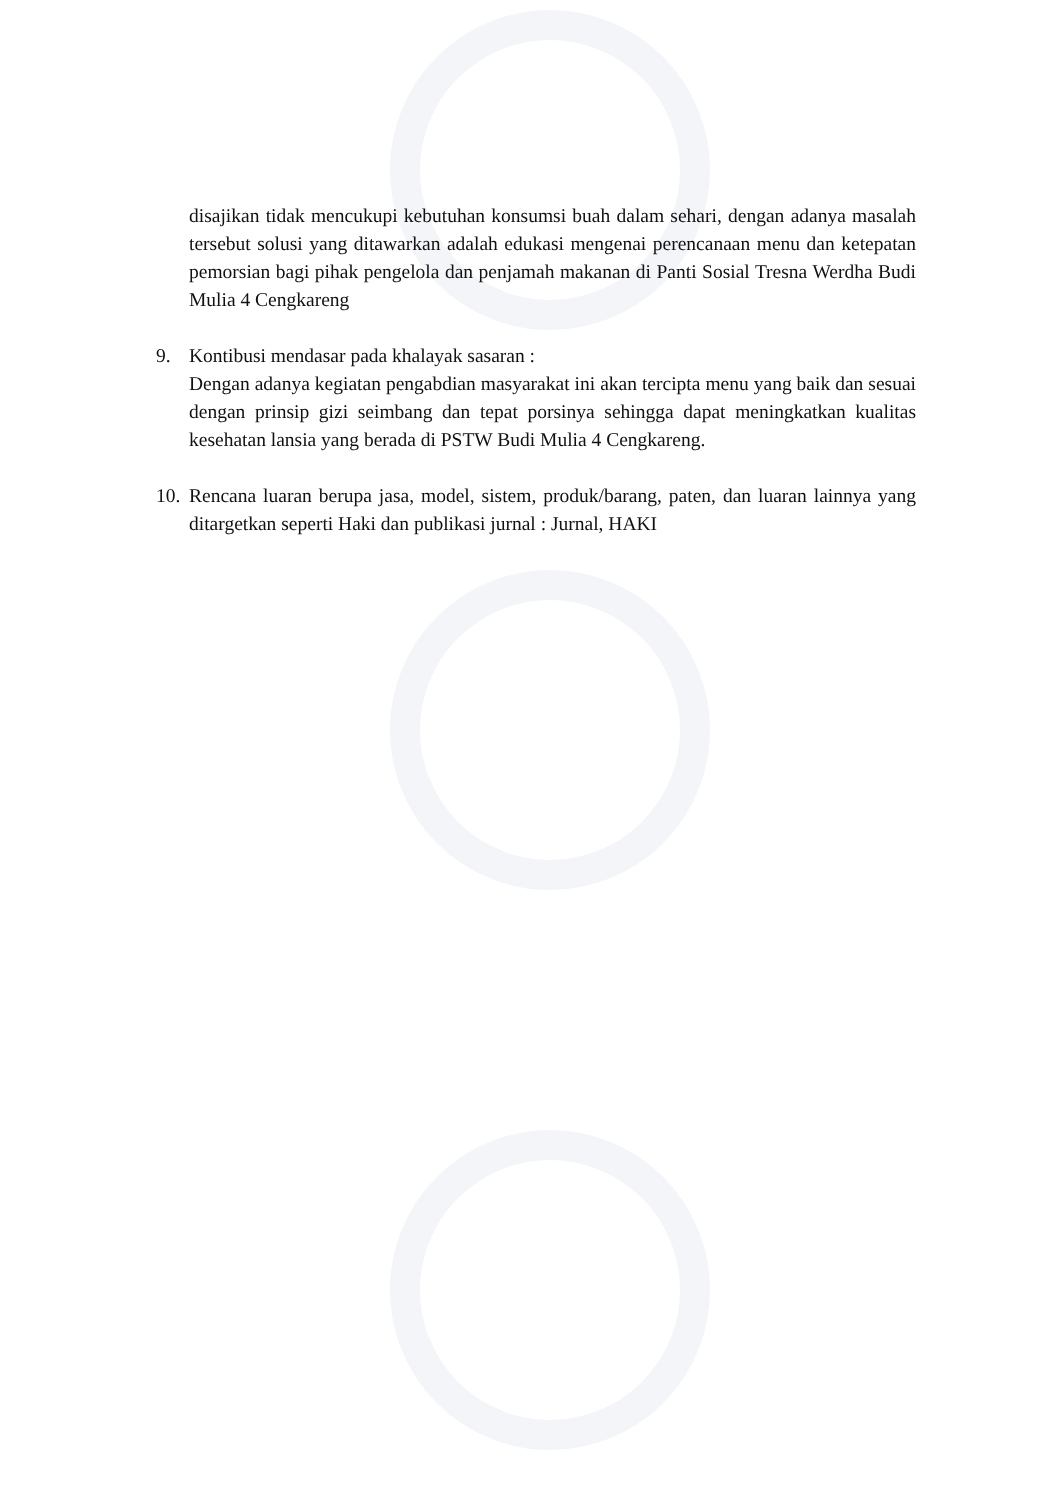disajikan tidak mencukupi kebutuhan konsumsi buah dalam sehari, dengan adanya masalah tersebut solusi yang ditawarkan adalah edukasi mengenai perencanaan menu dan ketepatan pemorsian bagi pihak pengelola dan penjamah makanan di Panti Sosial Tresna Werdha Budi Mulia 4 Cengkareng
9. Kontibusi mendasar pada khalayak sasaran :
Dengan adanya kegiatan pengabdian masyarakat ini akan tercipta menu yang baik dan sesuai dengan prinsip gizi seimbang dan tepat porsinya sehingga dapat meningkatkan kualitas kesehatan lansia yang berada di PSTW Budi Mulia 4 Cengkareng.
10.
Rencana luaran berupa jasa, model, sistem, produk/barang, paten, dan luaran lainnya yang ditargetkan seperti Haki dan publikasi jurnal : Jurnal, HAKI